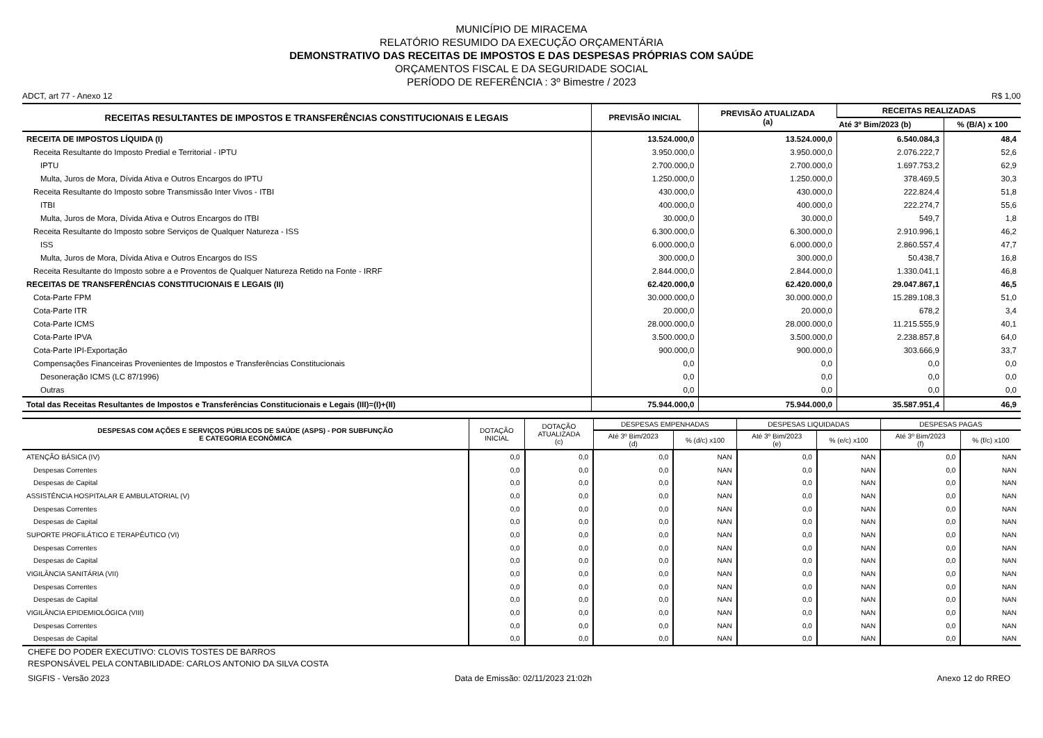MUNICÍPIO DE MIRACEMA
RELATÓRIO RESUMIDO DA EXECUÇÃO ORÇAMENTÁRIA
DEMONSTRATIVO DAS RECEITAS DE IMPOSTOS E DAS DESPESAS PRÓPRIAS COM SAÚDE
ORÇAMENTOS FISCAL E DA SEGURIDADE SOCIAL
PERÍODO DE REFERÊNCIA : 3º Bimestre / 2023
ADCT, art 77 - Anexo 12 R$ 1,00
| RECEITAS RESULTANTES DE IMPOSTOS E TRANSFERÊNCIAS CONSTITUCIONAIS E LEGAIS | PREVISÃO INICIAL | PREVISÃO ATUALIZADA (a) | RECEITAS REALIZADAS | |
| --- | --- | --- | --- | --- |
| | | | Até 3º Bim/2023 (b) | % (B/A) x 100 |
| RECEITA DE IMPOSTOS LÍQUIDA (I) | 13.524.000,0 | 13.524.000,0 | 6.540.084,3 | 48,4 |
| Receita Resultante do Imposto Predial e Territorial - IPTU | 3.950.000,0 | 3.950.000,0 | 2.076.222,7 | 52,6 |
| IPTU | 2.700.000,0 | 2.700.000,0 | 1.697.753,2 | 62,9 |
| Multa, Juros de Mora, Dívida Ativa e Outros Encargos do IPTU | 1.250.000,0 | 1.250.000,0 | 378.469,5 | 30,3 |
| Receita Resultante do Imposto sobre Transmissão Inter Vivos - ITBI | 430.000,0 | 430.000,0 | 222.824,4 | 51,8 |
| ITBI | 400.000,0 | 400.000,0 | 222.274,7 | 55,6 |
| Multa, Juros de Mora, Dívida Ativa e Outros Encargos do ITBI | 30.000,0 | 30.000,0 | 549,7 | 1,8 |
| Receita Resultante do Imposto sobre Serviços de Qualquer Natureza - ISS | 6.300.000,0 | 6.300.000,0 | 2.910.996,1 | 46,2 |
| ISS | 6.000.000,0 | 6.000.000,0 | 2.860.557,4 | 47,7 |
| Multa, Juros de Mora, Dívida Ativa e Outros Encargos do ISS | 300.000,0 | 300.000,0 | 50.438,7 | 16,8 |
| Receita Resultante do Imposto sobre a e Proventos de Qualquer Natureza Retido na Fonte - IRRF | 2.844.000,0 | 2.844.000,0 | 1.330.041,1 | 46,8 |
| RECEITAS DE TRANSFERÊNCIAS CONSTITUCIONAIS E LEGAIS (II) | 62.420.000,0 | 62.420.000,0 | 29.047.867,1 | 46,5 |
| Cota-Parte FPM | 30.000.000,0 | 30.000.000,0 | 15.289.108,3 | 51,0 |
| Cota-Parte ITR | 20.000,0 | 20.000,0 | 678,2 | 3,4 |
| Cota-Parte ICMS | 28.000.000,0 | 28.000.000,0 | 11.215.555,9 | 40,1 |
| Cota-Parte IPVA | 3.500.000,0 | 3.500.000,0 | 2.238.857,8 | 64,0 |
| Cota-Parte IPI-Exportação | 900.000,0 | 900.000,0 | 303.666,9 | 33,7 |
| Compensações Financeiras Provenientes de Impostos e Transferências Constitucionais | 0,0 | 0,0 | 0,0 | 0,0 |
| Desoneração ICMS (LC 87/1996) | 0,0 | 0,0 | 0,0 | 0,0 |
| Outras | 0,0 | 0,0 | 0,0 | 0,0 |
| Total das Receitas Resultantes de Impostos e Transferências Constitucionais e Legais (III)=(I)+(II) | 75.944.000,0 | 75.944.000,0 | 35.587.951,4 | 46,9 |
| DESPESAS COM AÇÕES E SERVIÇOS PÚBLICOS DE SAÚDE (ASPS) - POR SUBFUNÇÃO E CATEGORIA ECONÔMICA | DOTAÇÃO INICIAL | DOTAÇÃO ATUALIZADA (c) | DESPESAS EMPENHADAS | | DESPESAS LIQUIDADAS | | DESPESAS PAGAS | |
| --- | --- | --- | --- | --- | --- | --- | --- | --- |
| | | | Até 3º Bim/2023 (d) | % (d/c) x100 | Até 3º Bim/2023 (e) | % (e/c) x100 | Até 3º Bim/2023 (f) | % (f/c) x100 |
| ATENÇÃO BÁSICA (IV) | 0,0 | 0,0 | 0,0 | NAN | 0,0 | NAN | 0,0 | NAN |
| Despesas Correntes | 0,0 | 0,0 | 0,0 | NAN | 0,0 | NAN | 0,0 | NAN |
| Despesas de Capital | 0,0 | 0,0 | 0,0 | NAN | 0,0 | NAN | 0,0 | NAN |
| ASSISTÊNCIA HOSPITALAR E AMBULATORIAL (V) | 0,0 | 0,0 | 0,0 | NAN | 0,0 | NAN | 0,0 | NAN |
| Despesas Correntes | 0,0 | 0,0 | 0,0 | NAN | 0,0 | NAN | 0,0 | NAN |
| Despesas de Capital | 0,0 | 0,0 | 0,0 | NAN | 0,0 | NAN | 0,0 | NAN |
| SUPORTE PROFILÁTICO E TERAPÊUTICO (VI) | 0,0 | 0,0 | 0,0 | NAN | 0,0 | NAN | 0,0 | NAN |
| Despesas Correntes | 0,0 | 0,0 | 0,0 | NAN | 0,0 | NAN | 0,0 | NAN |
| Despesas de Capital | 0,0 | 0,0 | 0,0 | NAN | 0,0 | NAN | 0,0 | NAN |
| VIGILÂNCIA SANITÁRIA (VII) | 0,0 | 0,0 | 0,0 | NAN | 0,0 | NAN | 0,0 | NAN |
| Despesas Correntes | 0,0 | 0,0 | 0,0 | NAN | 0,0 | NAN | 0,0 | NAN |
| Despesas de Capital | 0,0 | 0,0 | 0,0 | NAN | 0,0 | NAN | 0,0 | NAN |
| VIGILÂNCIA EPIDEMIOLÓGICA (VIII) | 0,0 | 0,0 | 0,0 | NAN | 0,0 | NAN | 0,0 | NAN |
| Despesas Correntes | 0,0 | 0,0 | 0,0 | NAN | 0,0 | NAN | 0,0 | NAN |
| Despesas de Capital | 0,0 | 0,0 | 0,0 | NAN | 0,0 | NAN | 0,0 | NAN |
CHEFE DO PODER EXECUTIVO: CLOVIS TOSTES DE BARROS
RESPONSÁVEL PELA CONTABILIDADE: CARLOS ANTONIO DA SILVA COSTA
SIGFIS - Versão 2023 Data de Emissão: 02/11/2023 21:02h Anexo 12 do RREO